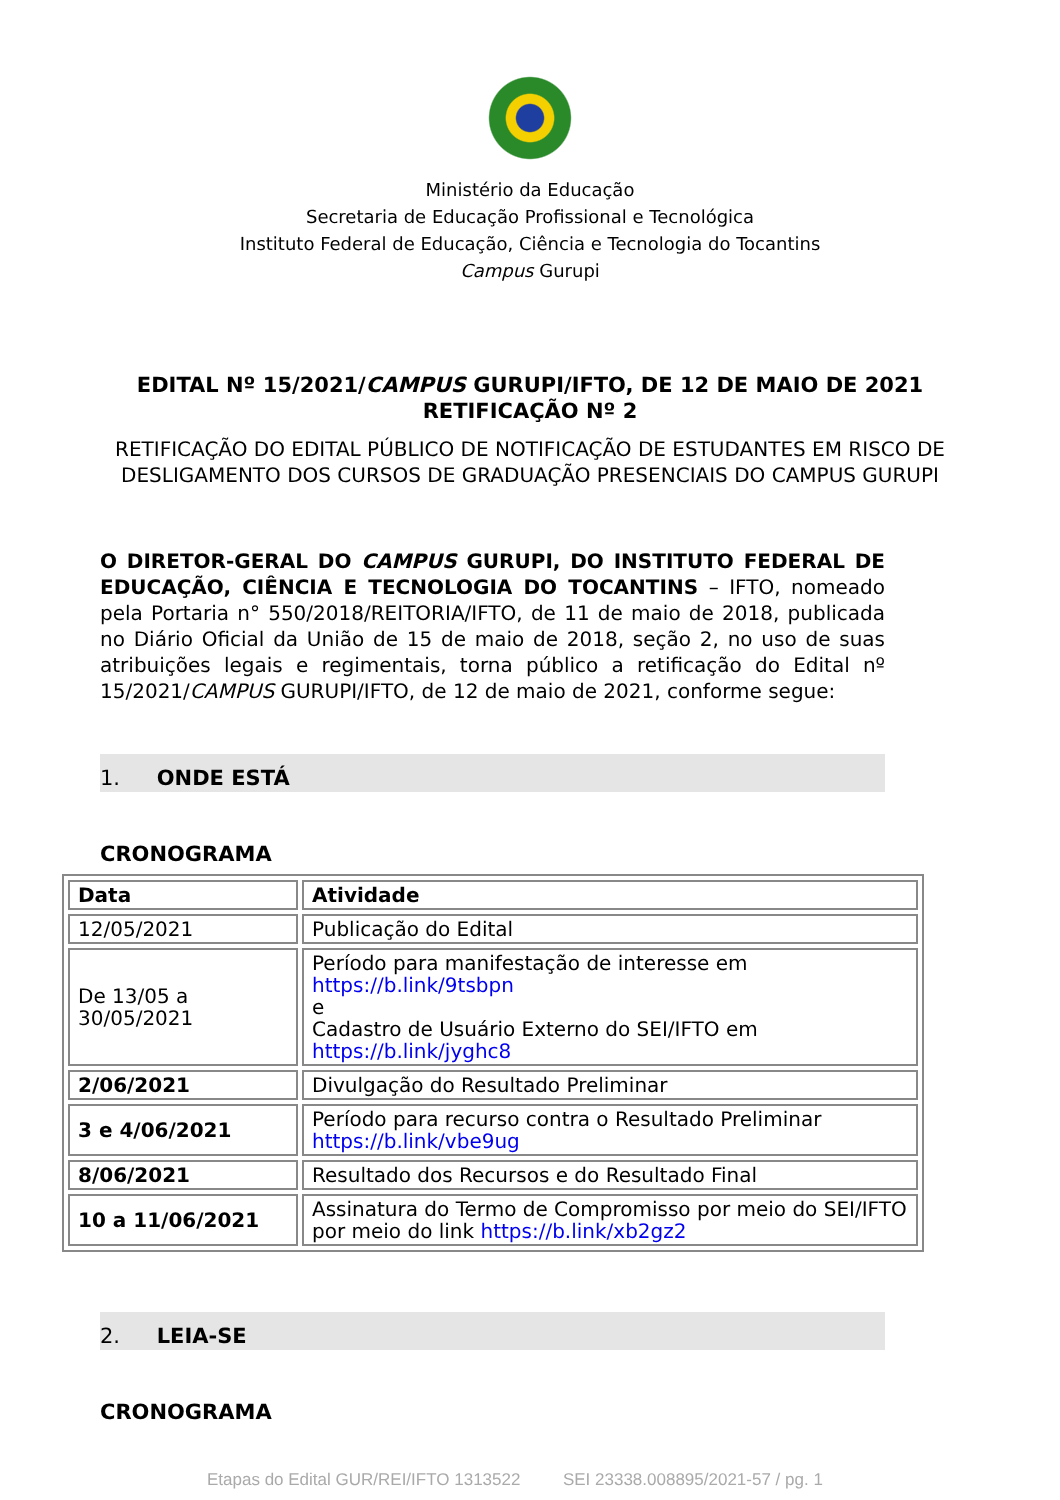Ministério da Educação
Secretaria de Educação Profissional e Tecnológica
Instituto Federal de Educação, Ciência e Tecnologia do Tocantins
Campus Gurupi
EDITAL Nº 15/2021/CAMPUS GURUPI/IFTO, DE 12 DE MAIO DE 2021
RETIFICAÇÃO Nº 2
RETIFICAÇÃO DO EDITAL PÚBLICO DE NOTIFICAÇÃO DE ESTUDANTES EM RISCO DE DESLIGAMENTO DOS CURSOS DE GRADUAÇÃO PRESENCIAIS DO CAMPUS GURUPI
O DIRETOR-GERAL DO CAMPUS GURUPI, DO INSTITUTO FEDERAL DE EDUCAÇÃO, CIÊNCIA E TECNOLOGIA DO TOCANTINS – IFTO, nomeado pela Portaria n° 550/2018/REITORIA/IFTO, de 11 de maio de 2018, publicada no Diário Oficial da União de 15 de maio de 2018, seção 2, no uso de suas atribuições legais e regimentais, torna público a retificação do Edital nº 15/2021/CAMPUS GURUPI/IFTO, de 12 de maio de 2021, conforme segue:
1. ONDE ESTÁ
CRONOGRAMA
| Data | Atividade |
| --- | --- |
| 12/05/2021 | Publicação do Edital |
| De 13/05 a 30/05/2021 | Período para manifestação de interesse em https://b.link/9tsbpn e Cadastro de Usuário Externo do SEI/IFTO em https://b.link/jyghc8 |
| 2/06/2021 | Divulgação do Resultado Preliminar |
| 3 e 4/06/2021 | Período para recurso contra o Resultado Preliminar https://b.link/vbe9ug |
| 8/06/2021 | Resultado dos Recursos e do Resultado Final |
| 10 a 11/06/2021 | Assinatura do Termo de Compromisso por meio do SEI/IFTO por meio do link https://b.link/xb2gz2 |
2. LEIA-SE
CRONOGRAMA
Etapas do Edital GUR/REI/IFTO 1313522 SEI 23338.008895/2021-57 / pg. 1